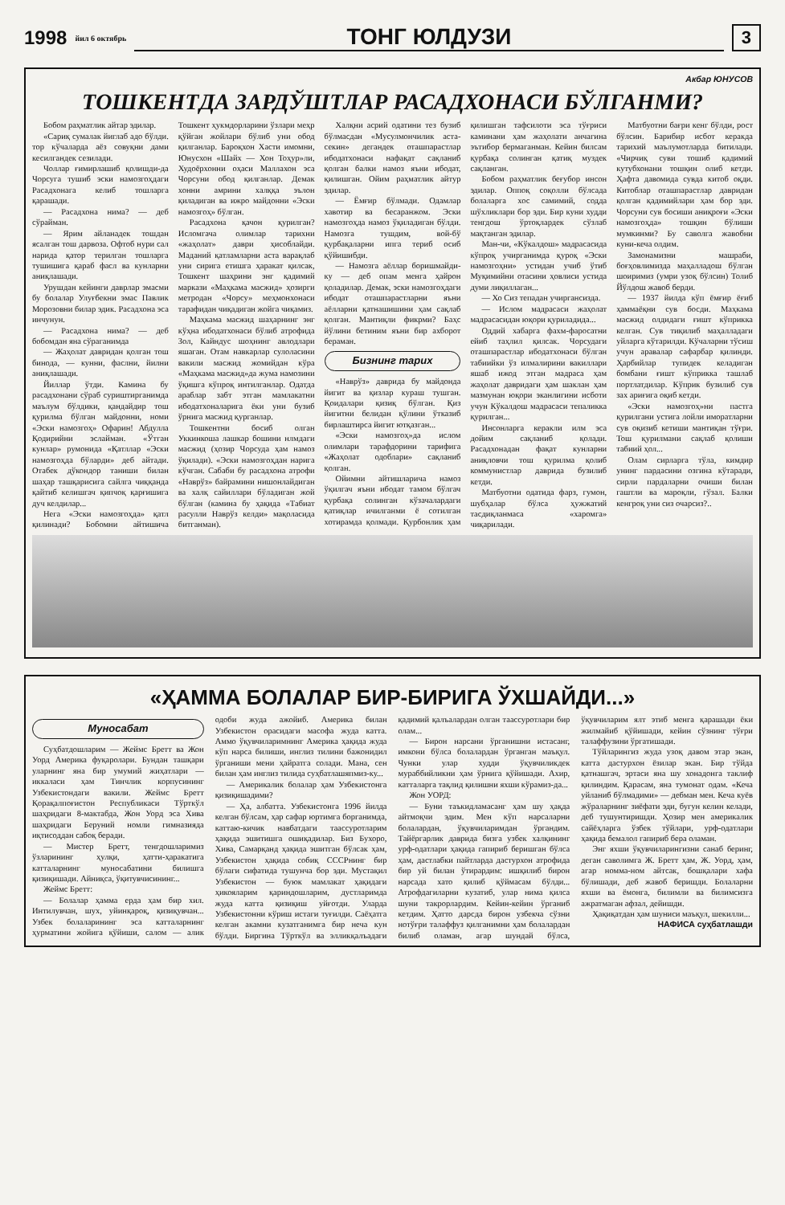1998 йил 6 октябрь ТОНГ ЮЛДУЗИ 3
Акбар ЮНУСОВ
ТОШКЕНТДА ЗАРДЎШТЛАР РАСАДХОНАСИ БЎЛГАНМИ?
Бобом раҳматлик айтар эдилар.
«Сариқ сумалак йиглаб адо бўлди. тор кўчаларда аёз совуқни дами кесилгандек сезилади.
Чоллар ғимирлашиб қолишди-да Чорсуга тушиб эски намозгоҳдаги Расадхонага келиб тошларга қарашади.
— Расадхона нима? — деб сўрайман.
— Ярим айланадек тошдан ясалган тош дарвоза. Офтоб нури сал нарида қатор терилган тошларга тушишига қараб фасл ва кунларни аниқлашади.
Урушдан кейинги даврлар эмасми бу болалар Улуғбекни эмас Павлик Морозовни билар эдик. Расадхона эса инчунун.
— Расадхона нима? — деб бобомдан яна сўраганимда
— Жаҳолат давридан қолган тош бинода, — кунни, фаслни, йилни аниқлашади.
Йиллар ўтди. Камина бу расадхонани сўраб суриштирганимда маълум бўлдики, қандайдир тош қурилма бўлган майдонни, номи «Эски намозгоҳ» Офарин! Абдулла Қодирийни эслайман. «Ўтган кунлар» румонида «Қатллар «Эски намозгоҳда бўларди» деб айтади. Отабек дўкондор таниши билан шаҳар ташқарисига сайлга чиққанда қайтиб келишгач қипчоқ қарғишига дуч келдилар...
Нега «Эски намозгоҳда» қатл қилинади? Бобомни айтишича Тошкент ҳукмдорларини ўзлари меҳр қўйган жойлари бўлиб уни обод қилганлар. Бароқхон Хасти имомни, Юнусхон «Шайх — Хон Тоҳур»ли, Худоёрхонни оҳаси Маллахон эса Чорсуни обод қилганлар. Демак хонни амрини халққа эълон қиладиган ва ижро майдонни «Эски намозгоҳ» бўлган.
Расадхона қачон қурилган? Исломгача олимлар тарихни «жаҳолат» даври ҳисоблайди. Маданий қатламларни аста варақлаб уни сирига етишга ҳаракат қилсак, Тошкент шаҳрини энг қадимий маркази «Маҳкама масжид» ҳозирги метродан «Чорсу» меҳмонхонаси тарафидан чиқадиган жойга чиқамиз.
Маҳкама масжид шаҳарнинг энг кўҳна ибодатхонаси бўлиб атрофида Зол, Кайндус шоҳнинг авлодлари яшаган. Отам навкарлар сулоласини вакили масжид жомийдан кўра «Маҳкама масжид»да жума намозини ўқишга кўпроқ интилганлар. Одатда араблар забт этган мамлакатни ибодатхоналарига ёки уни бузиб ўрнига масжид қурганлар.
Тошкентни босиб олган Уккинкоша лашкар бошини нлмдаги масжид (ҳозир Чорсуда ҳам намоз ўқилади). «Эски намозгоҳдан нарига кўчган. Сабаби бу расадхона атрофи «Наврўз» байрамини нишонлайдиган ва халқ сайиллари бўладиган жой бўлган (камина бу ҳақида «Табиат расулли Наврўз келди» мақоласида битганман).
Халқни асрий одатини тез бузиб бўлмасдан «Мусулмончилик аста-секин» дегандек оташпарастлар ибодатхонаси нафақат сақланиб қолган балки намоз яъни ибодат, қилишган. Ойим раҳматлик айтур эдилар.
— Ёмғир бўлмади. Одамлар хавотир ва бесаранжом. Эски намозгоҳда намоз ўқиладиган бўлди. Намозга тушдим, вой-бў қурбақаларни ипга териб осиб қўйишибди.
— Намозга аёллар боришмайди-ку — деб опам менга ҳайрон қоладилар. Демак, эски намозгоҳдаги ибодат оташпарастларни яъни аёлларни қатнашишини ҳам сақлаб қолган. Мантиқли фикрми? Баҳс йўлини бетиним яъни бир ахборот бераман.
Бизнинг тарих
«Наврўз» даврида бу майдонда йигит ва қизлар кураш тушган. Қоидалари қизиқ бўлган. Қиз йигитни белидан қўлини ўтказиб бирлаштирса йигит ютқазган...
«Эски намозгоҳ»да ислом олимлари тарафдорини тарифига «Жаҳолат одоблари» сақланиб қолган.
Ойимни айтишларича намоз ўқилгач яъни ибодат тамом бўлгач қурбақа солинган кўзачалардаги қатиқлар ичилганми ё сотилган хотирамда қолмади. Қурбонлик ҳам қилишган тафсилоти эса тўғриси каминани ҳам жаҳолати анчагина эътибор бермаганман. Кейин билсам қурбақа солинган қатиқ муздек сақланган.
Бобом раҳматлик беғубор инсон эдилар. Оппоқ соқолли бўлсада болаларга хос самимий, содда шўхликлари бор эди. Бир куни худди тенгдош ўртоқлардек сўзлаб мақтанган эдилар.
Ман-чи, «Кўкалдош» мадрасасида кўпроқ учирганимда қуроқ «Эски намозгоҳни» устидан учиб ўтиб Муқимийни отасини ҳовлиси устида думи лиқиллаган...
— Хо Сиз тепадан учиргансизда.
— Ислом мадрасаси жаҳолат мадрасасидан юқори қуриладида...
Оддий хабарга фахм-фаросатни ейиб таҳлил қилсак. Чорсудаги оташпарастлар ибодатхонаси бўлган табиийки ўз илмалирини вакиллари яшаб ижод этган мадраса ҳам жаҳолат давридаги ҳам шаклан ҳам мазмунан юқори эканлигини исботи учун Кўкалдош мадрасаси тепаликка қурилган...
Инсонларга керакли илм эса дойим сақланиб қолади. Расадхонадан фақат кунларни аниқловчи тош қурилма қолиб коммунистлар даврида бузилиб кетди.
Матбуотни одатида фарз, гумон, шубҳалар бўлса ҳужжатий тасдиқланмаса «харомга» чиқарилади.
Матбуотни бағри кенг бўлди, рост бўлсин. Барибир исбот керакда тарихий маълумотларда битилади. «Чирчиқ суви тошиб қадимий кутубхонани тошқин олиб кетди. Ҳафта давомида сувда китоб оқди. Китоблар оташпарастлар давридан қолган қадимийлари ҳам бор эди. Чорсуни сув босиши аниқроғи «Эски намозгоҳда» тошқин бўлиши мумкинми? Бу саволга жавобни куни-кеча олдим.
Замонамизни машраби, боғҳовлимизда маҳалладош бўлган шоиримиз (умри узоқ бўлсин) Толиб Йўлдош жавоб берди.
— 1937 йилда кўп ёмғир ёғиб ҳаммаёқни сув босди. Маҳкама масжид олдидаги ғишт кўприкка келган. Сув тиқилиб маҳалладаги уйларга кўтарилди. Кўчаларни тўсиш учун аравалар сафарбар қилинди. Ҳарбийлар тупидек келадиган бомбани ғишт кўприкка ташлаб портлатдилар. Кўприк бузилиб сув зах ариғига оқиб кетди.
«Эски намозгоҳ»ни пастга қурилгани устига лойли иморатларни сув оқизиб кетиши мантиқан тўғри. Тош қурилмани сақлаб қолиши табиий ҳол...
Олам сирларга тўла, кимдир унинг пардасини озгина кўтаради, сирли пардаларни очиши билан гаштли ва мароқли, гўзал. Балки кенгроқ уни сиз очарсиз?..
«ҲАММА БОЛАЛАР БИР-БИРИГА ЎХШАЙДИ...»
Муносабат
Суҳбатдошларим — Жеймс Бретт ва Жон Уорд Америка фуқаролари. Бундан ташқари уларнинг яна бир умумий жиҳатлари — иккаласи ҳам Тинчлик корпусининг Узбекистондаги вакили. Жеймс Бретт Қорақалпоғистон Республикаси Тўрткўл шаҳридаги 8-мактабда, Жон Уорд эса Хива шаҳридаги Беруний номли гимназияда иқтисоддан сабоқ беради.
— Мистер Бретт, тенгдошларимиз ўзларининг ҳулқи, ҳатти-ҳаракатига катталарнинг муносабатини билишга қизиқишади. Айниқса, ўқитувчисининг...
Жеймс Бретт:
— Болалар ҳамма ерда ҳам бир хил. Интилувчан, шух, уйинқароқ, қизиқувчан... Узбек болаларининг эса катталарнинг ҳурматини жойига қўйиши, салом — алик одоби жуда ажойиб. Америка билан Узбекистон орасидаги масофа жуда катта. Аммо ўқувчиларимнинг Америка ҳақида жуда кўп нарса билиши, инглиз тилини бажонидил ўрганиши мени ҳайратга солади. Мана, сен билан ҳам инглиз тилида суҳбатлашяпмиз-ку...
— Америкалик болалар ҳам Узбекистонга қизиқишадими?
— Ҳа, албатта. Узбекистонга 1996 йилда келган бўлсам, ҳар сафар юртимга борганимда, каттаю-кичик навбатдаги таассуротларим ҳақида эшитишга ошиқадилар. Биз Бухоро, Хива, Самарқанд ҳақида эшитган бўлсак ҳам, Узбекистон ҳақида собиқ СССРнинг бир бўлаги сифатида тушунча бор эди. Мустақил Узбекистон — буюк мамлакат ҳақидаги ҳикояларим қариндошларим, дустларимда жуда катта қизиқиш уйғотди. Уларда Узбекистонни кўриш истаги туғилди. Саёҳатга келган акамни кузатганимга бир неча кун бўлди. Биргина Тўрткўл ва элликқалъадаги қадимий қалъалардан олган таассуротлари бир олам...
— Бирон нарсани ўрганишни истасанг, имкони бўлса болалардан ўрганган маъқул. Чунки улар худди ўқувчиликдек мураббийликни ҳам ўрнига қўйишади. Ахир, катталарга тақлид қилишни яхши кўрамиз-да...
Жон УОРД:
— Буни таъкидламасанг ҳам шу ҳақда айтмоқчи эдим. Мен кўп нарсаларни болалардан, ўқувчиларимдан ўргандим. Тайёргарлик даврида бизга узбек халқининг урф-одатлари ҳақида гапириб беришган бўлса ҳам, дастлабки пайтларда дастурхон атрофида бир уй билан ўтирардим: ишқилиб бирон нарсада хато қилиб қўймасам бўлди... Атрофдагиларни кузатиб, улар нима қилса шуни такрорлардим. Кейин-кейин ўрганиб кетдим. Ҳатто дарсда бирон узбекча сўзни нотўғри талаффуз қилганимни ҳам болалардан билиб оламан, агар шундай бўлса, ўқувчиларим ялт этиб менга қарашади ёки жилмайиб қўйишади, кейин сўзнинг тўғри талаффузини ўргатишади.
Тўйларингиз жуда узоқ давом этар экан, катта дастурхон ёзилар экан. Бир тўйда қатнашгач, эртаси яна шу хонадонга таклиф қилиндим. Қарасам, яна тумонат одам. «Кеча уйланиб бўлмадими» — дебман мен. Кеча куёв жўраларнинг зиёфати эди, бугун келин келади, деб тушунтиришди. Ҳозир мен америкалик сайёҳларга ўзбек тўйлари, урф-одатлари ҳақида бемалол гапириб бера оламан.
Энг яхши ўқувчиларингизни санаб беринг, деган саволимга Ж. Бретт ҳам, Ж. Уорд, ҳам, агар номма-ном айтсак, бошқалари хафа бўлишади, деб жавоб беришди. Болаларни яхши ва ёмонга, билимли ва билимсизга ажратмаган афзал, дейишди.
Ҳақиқатдан ҳам шуниси маъқул, шекилли...
НАФИСА суҳбатлашди